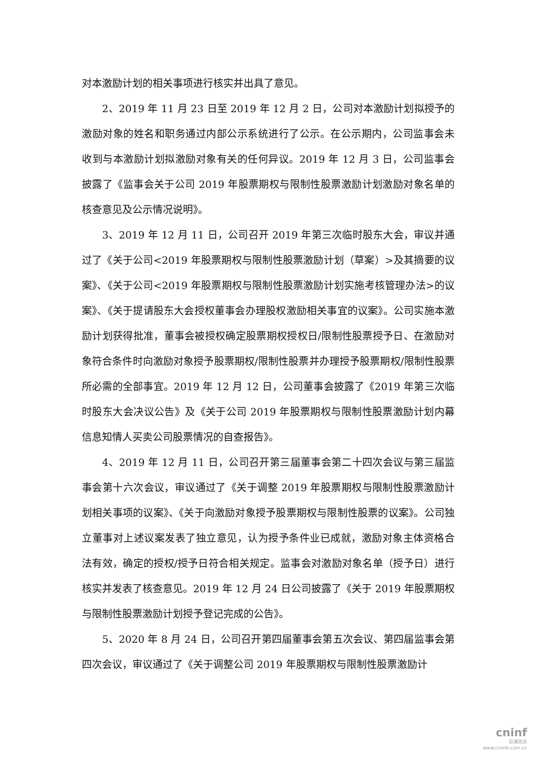对本激励计划的相关事项进行核实并出具了意见。
2、2019 年 11 月 23 日至 2019 年 12 月 2 日，公司对本激励计划拟授予的激励对象的姓名和职务通过内部公示系统进行了公示。在公示期内，公司监事会未收到与本激励计划拟激励对象有关的任何异议。2019 年 12 月 3 日，公司监事会披露了《监事会关于公司 2019 年股票期权与限制性股票激励计划激励对象名单的核查意见及公示情况说明》。
3、2019 年 12 月 11 日，公司召开 2019 年第三次临时股东大会，审议并通过了《关于公司<2019 年股票期权与限制性股票激励计划（草案）>及其摘要的议案》、《关于公司<2019 年股票期权与限制性股票激励计划实施考核管理办法>的议案》、《关于提请股东大会授权董事会办理股权激励相关事宜的议案》。公司实施本激励计划获得批准，董事会被授权确定股票期权授权日/限制性股票授予日、在激励对象符合条件时向激励对象授予股票期权/限制性股票并办理授予股票期权/限制性股票所必需的全部事宜。2019 年 12 月 12 日，公司董事会披露了《2019 年第三次临时股东大会决议公告》及《关于公司 2019 年股票期权与限制性股票激励计划内幕信息知情人买卖公司股票情况的自查报告》。
4、2019 年 12 月 11 日，公司召开第三届董事会第二十四次会议与第三届监事会第十六次会议，审议通过了《关于调整 2019 年股票期权与限制性股票激励计划相关事项的议案》、《关于向激励对象授予股票期权与限制性股票的议案》。公司独立董事对上述议案发表了独立意见，认为授予条件业已成就，激励对象主体资格合法有效，确定的授权/授予日符合相关规定。监事会对激励对象名单（授予日）进行核实并发表了核查意见。2019 年 12 月 24 日公司披露了《关于 2019 年股票期权与限制性股票激励计划授予登记完成的公告》。
5、2020 年 8 月 24 日，公司召开第四届董事会第五次会议、第四届监事会第四次会议，审议通过了《关于调整公司 2019 年股票期权与限制性股票激励计
cninf
巨潮资讯
www.cninfo.com.cn